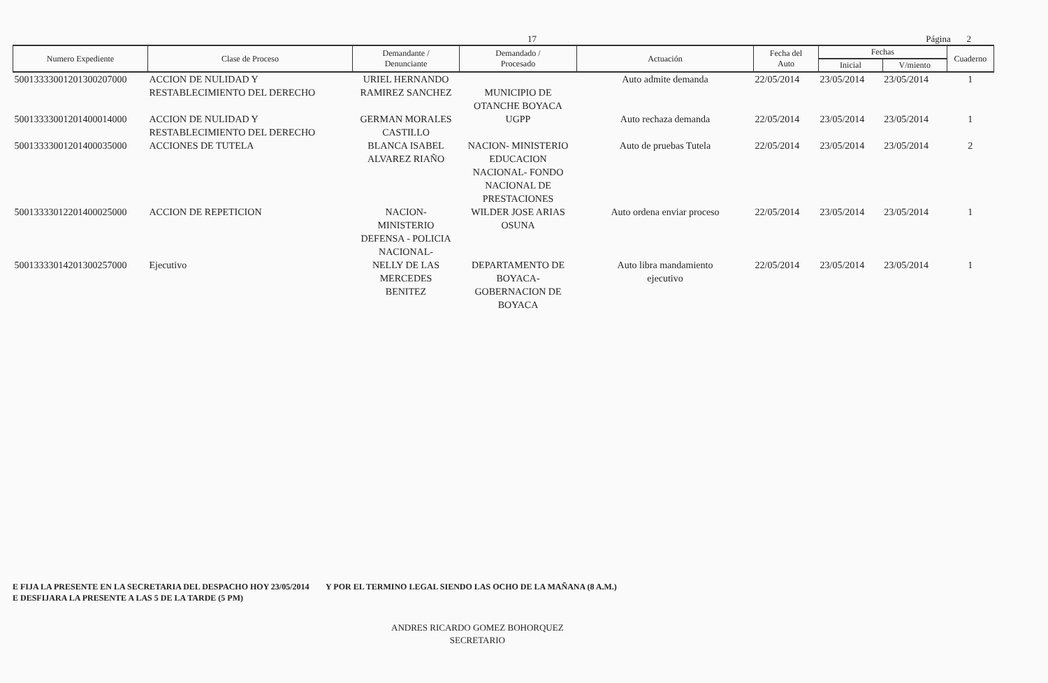17 Página 2
| Numero Expediente | Clase de Proceso | Demandante / Denunciante | Demandado / Procesado | Actuación | Fecha del Auto | Fechas | | Cuaderno |
| --- | --- | --- | --- | --- | --- | --- | --- | --- |
| | | | | | | Inicial | V/miento | |
| 50013333001201300207000 | ACCION DE NULIDAD Y RESTABLECIMIENTO DEL DERECHO | URIEL HERNANDO RAMIREZ SANCHEZ | MUNICIPIO DE OTANCHE BOYACA | Auto admite demanda | 22/05/2014 | 23/05/2014 | 23/05/2014 | 1 |
| 50013333001201400014000 | ACCION DE NULIDAD Y RESTABLECIMIENTO DEL DERECHO | GERMAN MORALES CASTILLO | UGPP | Auto rechaza demanda | 22/05/2014 | 23/05/2014 | 23/05/2014 | 1 |
| 50013333001201400035000 | ACCIONES DE TUTELA | BLANCA ISABEL ALVAREZ RIAÑO | NACION- MINISTERIO EDUCACION NACIONAL- FONDO NACIONAL DE PRESTACIONES | Auto de pruebas Tutela | 22/05/2014 | 23/05/2014 | 23/05/2014 | 2 |
| 50013333012201400025000 | ACCION DE REPETICION | NACION- MINISTERIO DEFENSA - POLICIA NACIONAL- | WILDER JOSE ARIAS OSUNA | Auto ordena enviar proceso | 22/05/2014 | 23/05/2014 | 23/05/2014 | 1 |
| 50013333014201300257000 | Ejecutivo | NELLY DE LAS MERCEDES BENITEZ | DEPARTAMENTO DE BOYACA- GOBERNACION DE BOYACA | Auto libra mandamiento ejecutivo | 22/05/2014 | 23/05/2014 | 23/05/2014 | 1 |
E FIJA LA PRESENTE EN LA SECRETARIA DEL DESPACHO HOY 23/05/2014 Y POR EL TERMINO LEGAL SIENDO LAS OCHO DE LA MAÑANA (8 A.M.)
E DESFIJARA LA PRESENTE A LAS 5 DE LA TARDE (5 PM)
ANDRES RICARDO GOMEZ BOHORQUEZ
SECRETARIO